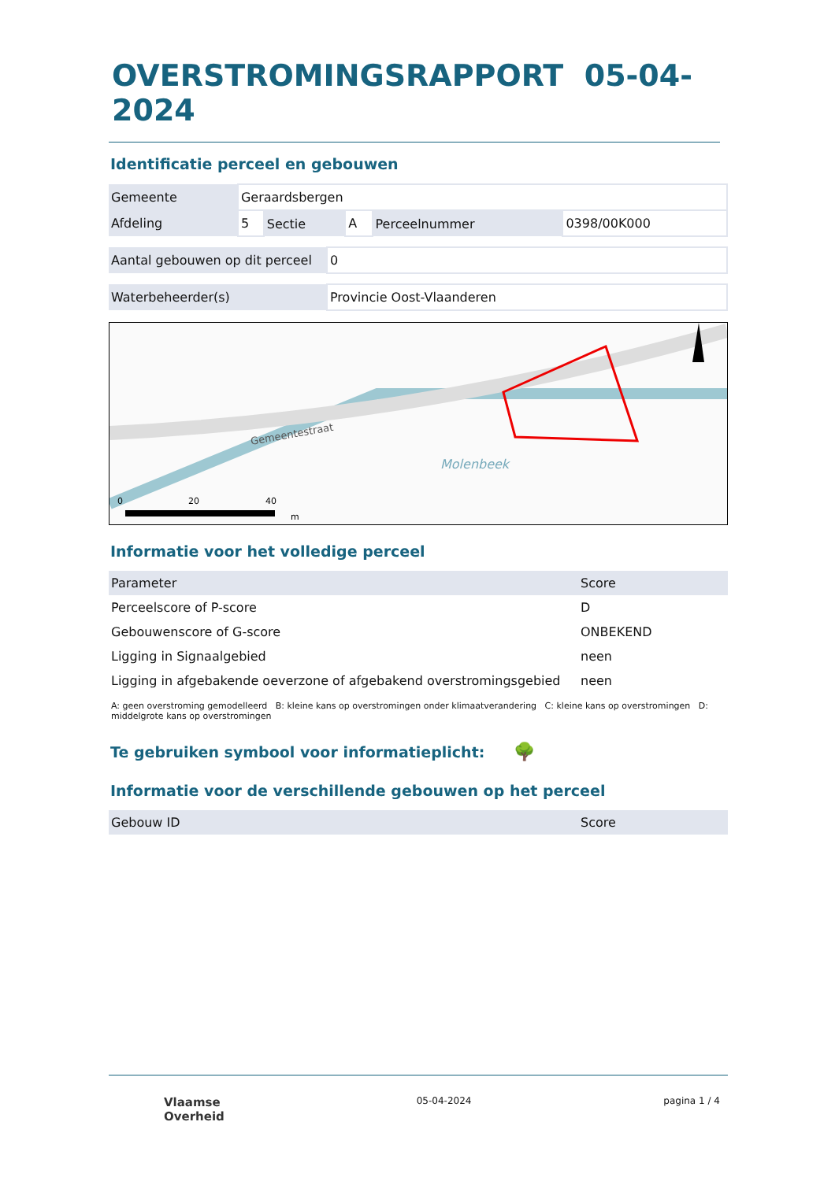OVERSTROMINGSRAPPORT 05-04-2024
Identificatie perceel en gebouwen
| Gemeente | Geraardsbergen | | | | |
| Afdeling | 5 | Sectie | A | Perceelnummer | 0398/00K000 |
| Aantal gebouwen op dit perceel | 0 |
| Waterbeheerder(s) | Provincie Oost-Vlaanderen |
Gemeentestraat
Molenbeek
0
20
40
m
Informatie voor het volledige perceel
| Parameter | Score |
| --- | --- |
| Perceelscore of P-score | D |
| Gebouwenscore of G-score | ONBEKEND |
| Ligging in Signaalgebied | neen |
| Ligging in afgebakende oeverzone of afgebakend overstromingsgebied | neen |
A: geen overstroming gemodelleerd B: kleine kans op overstromingen onder klimaatverandering C: kleine kans op overstromingen D: middelgrote kans op overstromingen
Te gebruiken symbool voor informatieplicht: 🌳
Informatie voor de verschillende gebouwen op het perceel
| Gebouw ID | Score |
| --- | --- |
Vlaamse
Overheid
05-04-2024 pagina 1 / 4